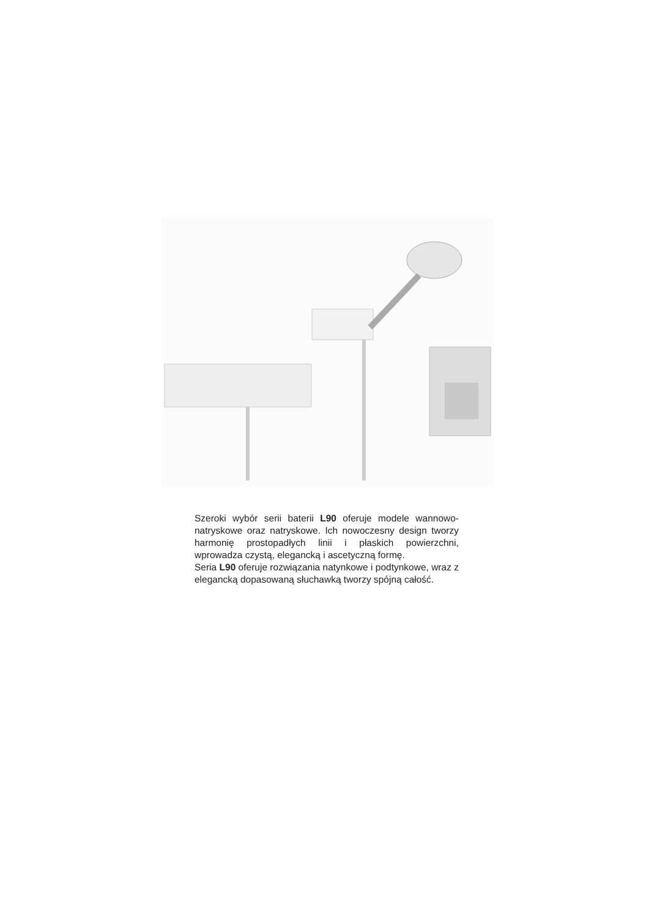Szeroki wybór serii baterii L90 oferuje modele wannowo-natryskowe oraz natryskowe. Ich nowoczesny design tworzy harmonię prostopadłych linii i płaskich powierzchni, wprowadza czystą, elegancką i ascetyczną formę.
Seria L90 oferuje rozwiązania natynkowe i podtynkowe, wraz z elegancką dopasowaną słuchawką tworzy spójną całość.